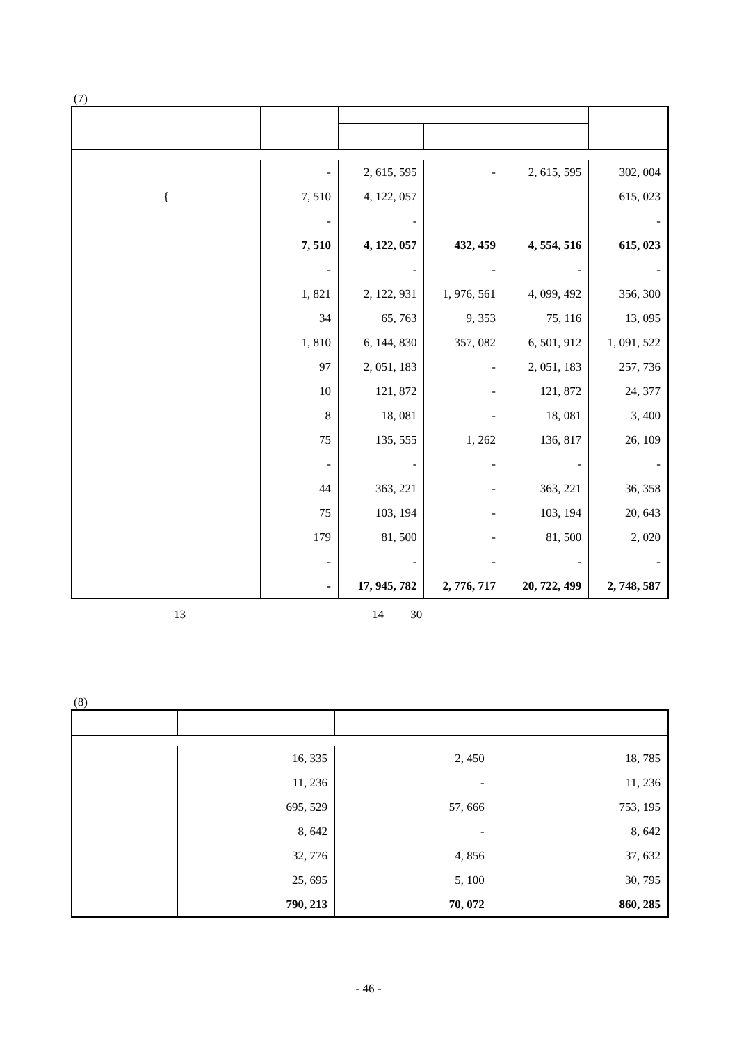(7)
| | - | 2, 615, 595 | - | 2, 615, 595 | 302, 004 |
| { | 7, 510 | 4, 122, 057 | | | 615, 023 |
| | - | - | | | - |
| | 7, 510 | 4, 122, 057 | 432, 459 | 4, 554, 516 | 615, 023 |
| | - | - | - | - | - |
| | 1, 821 | 2, 122, 931 | 1, 976, 561 | 4, 099, 492 | 356, 300 |
| | 34 | 65, 763 | 9, 353 | 75, 116 | 13, 095 |
| | 1, 810 | 6, 144, 830 | 357, 082 | 6, 501, 912 | 1, 091, 522 |
| | 97 | 2, 051, 183 | - | 2, 051, 183 | 257, 736 |
| | 10 | 121, 872 | - | 121, 872 | 24, 377 |
| | 8 | 18, 081 | - | 18, 081 | 3, 400 |
| | 75 | 135, 555 | 1, 262 | 136, 817 | 26, 109 |
| | - | - | - | - | - |
| | 44 | 363, 221 | - | 363, 221 | 36, 358 |
| | 75 | 103, 194 | - | 103, 194 | 20, 643 |
| | 179 | 81, 500 | - | 81, 500 | 2, 020 |
| | - | - | - | - | - |
| | - | 17, 945, 782 | 2, 776, 717 | 20, 722, 499 | 2, 748, 587 |
13 14 30
(8)
| | 16, 335 | 2, 450 | 18, 785 |
| | 11, 236 | - | 11, 236 |
| | 695, 529 | 57, 666 | 753, 195 |
| | 8, 642 | - | 8, 642 |
| | 32, 776 | 4, 856 | 37, 632 |
| | 25, 695 | 5, 100 | 30, 795 |
| | 790, 213 | 70, 072 | 860, 285 |
- 46 -